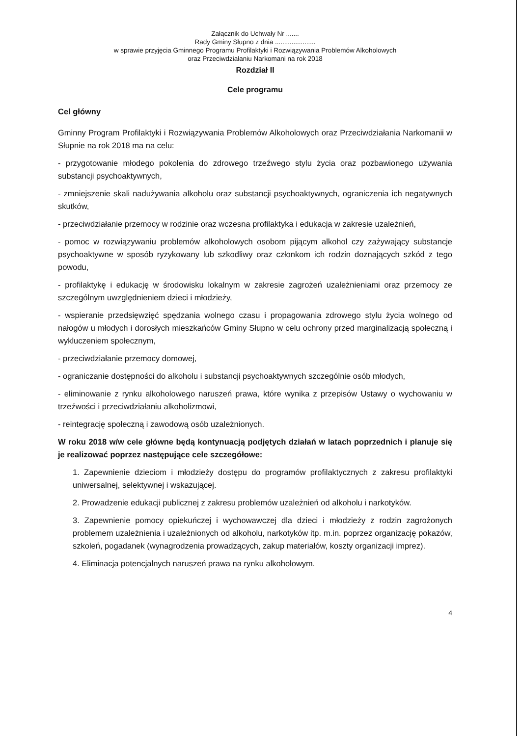Załącznik do Uchwały Nr .......
Rady Gminy Słupno z dnia ......................
w sprawie przyjęcia Gminnego Programu Profilaktyki i Rozwiązywania Problemów Alkoholowych
oraz Przeciwdziałaniu Narkomani na rok 2018
Rozdział II
Cele programu
Cel główny
Gminny Program Profilaktyki i Rozwiązywania Problemów Alkoholowych oraz Przeciwdziałania Narkomanii w Słupnie na rok 2018 ma na celu:
- przygotowanie młodego pokolenia do zdrowego trzeźwego stylu życia oraz pozbawionego używania substancji psychoaktywnych,
- zmniejszenie skali nadużywania alkoholu oraz substancji psychoaktywnych, ograniczenia ich negatywnych skutków,
- przeciwdziałanie przemocy w rodzinie oraz wczesna profilaktyka i edukacja w zakresie uzależnień,
- pomoc w rozwiązywaniu problemów alkoholowych osobom pijącym alkohol czy zażywający substancje psychoaktywne w sposób ryzykowany lub szkodliwy oraz członkom ich rodzin doznających szkód z tego powodu,
- profilaktykę i edukację w środowisku lokalnym w zakresie zagrożeń uzależnieniami oraz przemocy ze szczególnym uwzględnieniem dzieci i młodzieży,
- wspieranie przedsięwzięć spędzania wolnego czasu i propagowania zdrowego stylu życia wolnego od nałogów u młodych i dorosłych mieszkańców Gminy Słupno w celu ochrony przed marginalizacją społeczną i wykluczeniem społecznym,
- przeciwdziałanie przemocy domowej,
- ograniczanie dostępności do alkoholu i substancji psychoaktywnych szczególnie osób młodych,
- eliminowanie z rynku alkoholowego naruszeń prawa, które wynika z przepisów Ustawy o wychowaniu w trzeźwości i przeciwdziałaniu alkoholizmowi,
- reintegrację społeczną i zawodową osób uzależnionych.
W roku 2018 w/w cele główne będą kontynuacją podjętych działań w latach poprzednich i planuje się je realizować poprzez następujące cele szczegółowe:
1. Zapewnienie dzieciom i młodzieży dostępu do programów profilaktycznych z zakresu profilaktyki uniwersalnej, selektywnej i wskazującej.
2. Prowadzenie edukacji publicznej z zakresu problemów uzależnień od alkoholu i narkotyków.
3. Zapewnienie pomocy opiekuńczej i wychowawczej dla dzieci i młodzieży z rodzin zagrożonych problemem uzależnienia i uzależnionych od alkoholu, narkotyków itp. m.in. poprzez organizację pokazów, szkoleń, pogadanek (wynagrodzenia prowadzących, zakup materiałów, koszty organizacji imprez).
4. Eliminacja potencjalnych naruszeń prawa na rynku alkoholowym.
4